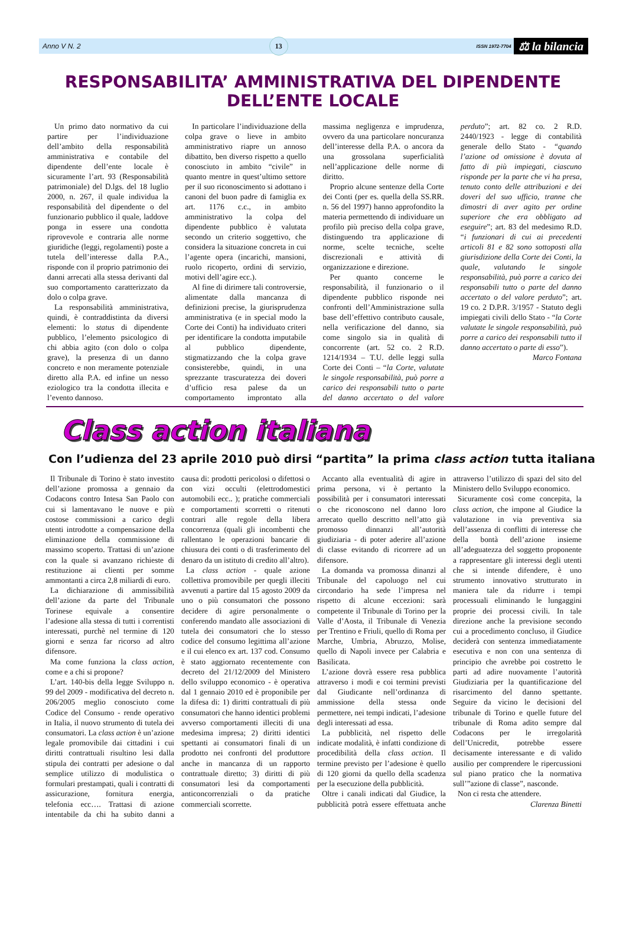Anno V N. 2 13 ISSN 1972-7704 ⚖ la bilancia
RESPONSABILITA’ AMMINISTRATIVA DEL DIPENDENTE DELL’ENTE LOCALE
Un primo dato normativo da cui partire per l’individuazione dell’ambito della responsabilità amministrativa e contabile del dipendente dell’ente locale è sicuramente l’art. 93 (Responsabilità patrimoniale) del D.lgs. del 18 luglio 2000, n. 267, il quale individua la responsabilità del dipendente o del funzionario pubblico il quale, laddove ponga in essere una condotta riprovevole e contraria alle norme giuridiche (leggi, regolamenti) poste a tutela dell’interesse dalla P.A., risponde con il proprio patrimonio dei danni arrecati alla stessa derivanti dal suo comportamento caratterizzato da dolo o colpa grave.
La responsabilità amministrativa, quindi, è contraddistinta da diversi elementi: lo status di dipendente pubblico, l’elemento psicologico di chi abbia agito (con dolo o colpa grave), la presenza di un danno concreto e non meramente potenziale diretto alla P.A. ed infine un nesso eziologico tra la condotta illecita e l’evento dannoso.
In particolare l’individuazione della colpa grave o lieve in ambito amministrativo riapre un annoso dibattito, ben diverso rispetto a quello conosciuto in ambito “civile” in quanto mentre in quest’ultimo settore per il suo riconoscimento si adottano i canoni del buon padre di famiglia ex art. 1176 c.c., in ambito amministrativo la colpa del dipendente pubblico è valutata secondo un criterio soggettivo, che considera la situazione concreta in cui l’agente opera (incarichi, mansioni, ruolo ricoperto, ordini di servizio, motivi dell’agire ecc.).
Al fine di dirimere tali controversie, alimentate dalla mancanza di definizioni precise, la giurisprudenza amministrativa (e in special modo la Corte dei Conti) ha individuato criteri per identificare la condotta imputabile al pubblico dipendente, stigmatizzando che la colpa grave consisterebbe, quindi, in una sprezzante trascuratezza dei doveri d’ufficio resa palese da un comportamento improntato alla massima negligenza e imprudenza, ovvero da una particolare noncuranza dell’interesse della P.A. o ancora da una grossolana superficialità nell’applicazione delle norme di diritto.
Proprio alcune sentenze della Corte dei Conti (per es. quella della SS.RR. n. 56 del 1997) hanno approfondito la materia permettendo di individuare un profilo più preciso della colpa grave, distinguendo tra applicazione di norme, scelte tecniche, scelte discrezionali e attività di organizzazione e direzione.
Per quanto concerne le responsabilità, il funzionario o il dipendente pubblico risponde nei confronti dell’Amministrazione sulla base dell’effettivo contributo causale, nella verificazione del danno, sia come singolo sia in qualità di concorrente (art. 52 co. 2 R.D. 1214/1934 – T.U. delle leggi sulla Corte dei Conti – “la Corte, valutate le singole responsabilità, può porre a carico dei responsabili tutto o parte del danno accertato o del valore perduto”; art. 82 co. 2 R.D. 2440/1923 - legge di contabilità generale dello Stato - “quando l’azione od omissione è dovuta al fatto di più impiegati, ciascuno risponde per la parte che vi ha presa, tenuto conto delle attribuzioni e dei doveri del suo ufficio, tranne che dimostri di aver agito per ordine superiore che era obbligato ad eseguire”; art. 83 del medesimo R.D. “i funzionari di cui ai precedenti articoli 81 e 82 sono sottoposti alla giurisdizione della Corte dei Conti, la quale, valutando le singole responsabilità, può porre a carico dei responsabili tutto o parte del danno accertato o del valore perduto”; art. 19 co. 2 D.P.R. 3/1957 - Statuto degli impiegati civili dello Stato - “la Corte valutate le singole responsabilità, può porre a carico dei responsabili tutto il danno accertato o parte di esso”).
Marco Fontana
Class action italiana
Con l’udienza del 23 aprile 2010 può dirsi “partita” la prima class action tutta italiana
Il Tribunale di Torino è stato investito dell’azione promossa a gennaio da Codacons contro Intesa San Paolo con cui si lamentavano le nuove e più costose commissioni a carico degli utenti introdotte a compensazione della eliminazione della commissione di massimo scoperto. Trattasi di un’azione con la quale si avanzano richieste di restituzione ai clienti per somme ammontanti a circa 2,8 miliardi di euro.
La dichiarazione di ammissibilità dell’azione da parte del Tribunale Torinese equivale a consentire l’adesione alla stessa di tutti i correntisti interessati, purchè nel termine di 120 giorni e senza far ricorso ad altro difensore.
Ma come funziona la class action, come e a chi si propone?
L’art. 140-bis della legge Sviluppo n. 99 del 2009 - modificativa del decreto n. 206/2005 meglio conosciuto come Codice del Consumo - rende operativo in Italia, il nuovo strumento di tutela dei consumatori. La class action è un’azione legale promovibile dai cittadini i cui diritti contrattuali risultino lesi dalla stipula dei contratti per adesione o dal semplice utilizzo di modulistica o formulari prestampati, quali i contratti di assicurazione, fornitura energia, telefonia ecc…. Trattasi di azione intentabile da chi ha subito danni a causa di: prodotti pericolosi o difettosi o con vizi occulti (elettrodomestici automobili ecc.. ); pratiche commerciali e comportamenti scorretti o ritenuti contrari alle regole della libera concorrenza (quali gli incombenti che rallentano le operazioni bancarie di chiusura dei conti o di trasferimento del denaro da un istituto di credito all’altro).
La class action - quale azione collettiva promovibile per quegli illeciti avvenuti a partire dal 15 agosto 2009 da uno o più consumatori che possono decidere di agire personalmente o conferendo mandato alle associazioni di tutela dei consumatori che lo stesso codice del consumo legittima all’azione e il cui elenco ex art. 137 cod. Consumo è stato aggiornato recentemente con decreto del 21/12/2009 del Ministero dello sviluppo economico - è operativa dal 1 gennaio 2010 ed è proponibile per la difesa di: 1) diritti contrattuali di più consumatori che hanno identici problemi avverso comportamenti illeciti di una medesima impresa; 2) diritti identici spettanti ai consumatori finali di un prodotto nei confronti del produttore anche in mancanza di un rapporto contrattuale diretto; 3) diritti di più consumatori lesi da comportamenti anticoncorrenziali o da pratiche commerciali scorrette.
Accanto alla eventualità di agire in prima persona, vi è pertanto la possibilità per i consumatori interessati o che riconoscono nel danno loro arrecato quello descritto nell’atto già promosso dinnanzi all’autorità giudiziaria - di poter aderire all’azione di classe evitando di ricorrere ad un difensore.
La domanda va promossa dinanzi al Tribunale del capoluogo nel cui circondario ha sede l’impresa nel rispetto di alcune eccezioni: sarà competente il Tribunale di Torino per la Valle d’Aosta, il Tribunale di Venezia per Trentino e Friuli, quello di Roma per Marche, Umbria, Abruzzo, Molise, quello di Napoli invece per Calabria e Basilicata.
L’azione dovrà essere resa pubblica attraverso i modi e coi termini previsti dal Giudicante nell’ordinanza di ammissione della stessa onde permettere, nei tempi indicati, l’adesione degli interessati ad essa.
La pubblicità, nel rispetto delle indicate modalità, è infatti condizione di procedibilità della class action. Il termine previsto per l’adesione è quello di 120 giorni da quello della scadenza per la esecuzione della pubblicità.
Oltre i canali indicati dal Giudice, la pubblicità potrà essere effettuata anche attraverso l’utilizzo di spazi del sito del Ministero dello Sviluppo economico.
Sicuramente così come concepita, la class action, che impone al Giudice la valutazione in via preventiva sia dell’assenza di conflitti di interesse che della bontà dell’azione insieme all’adeguatezza del soggetto proponente a rappresentare gli interessi degli utenti che si intende difendere, è uno strumento innovativo strutturato in maniera tale da ridurre i tempi processuali eliminando le lungaggini proprie dei processi civili. In tale direzione anche la previsione secondo cui a procedimento concluso, il Giudice deciderà con sentenza immediatamente esecutiva e non con una sentenza di principio che avrebbe poi costretto le parti ad adire nuovamente l’autorità Giudiziaria per la quantificazione del risarcimento del danno spettante. Seguire da vicino le decisioni del tribunale di Torino e quelle future del tribunale di Roma adito sempre dal Codacons per le irregolarità dell’Unicredit, potrebbe essere decisamente interessante e di valido ausilio per comprendere le ripercussioni sul piano pratico che la normativa sull’”azione di classe”, nasconde.
Non ci resta che attendere.
Clarenza Binetti